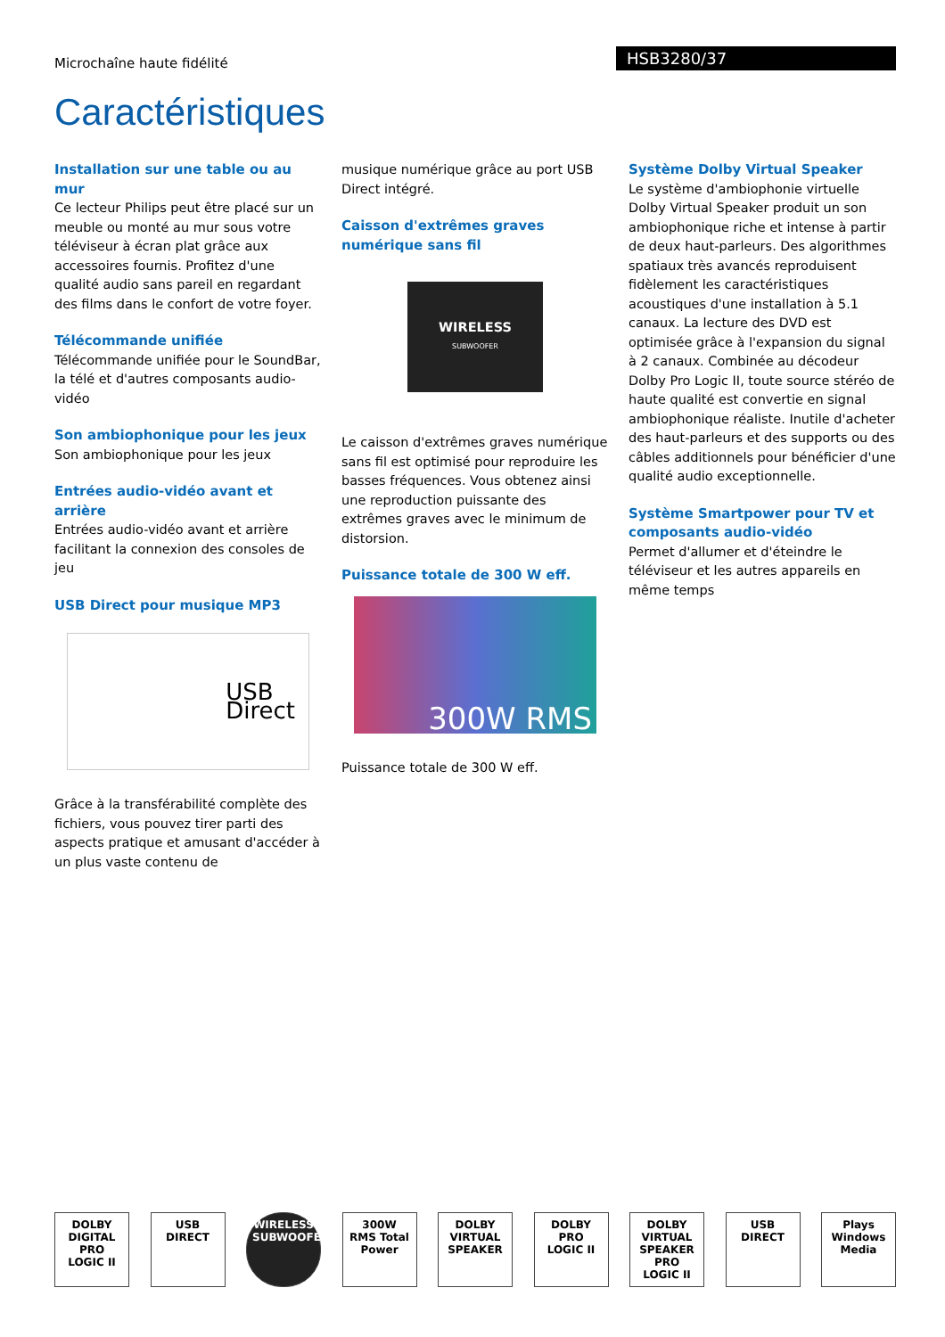Microchaîne haute fidélité
HSB3280/37
Caractéristiques
Installation sur une table ou au mur
Ce lecteur Philips peut être placé sur un meuble ou monté au mur sous votre téléviseur à écran plat grâce aux accessoires fournis. Profitez d'une qualité audio sans pareil en regardant des films dans le confort de votre foyer.
Télécommande unifiée
Télécommande unifiée pour le SoundBar, la télé et d'autres composants audio-vidéo
Son ambiophonique pour les jeux
Son ambiophonique pour les jeux
Entrées audio-vidéo avant et arrière
Entrées audio-vidéo avant et arrière facilitant la connexion des consoles de jeu
USB Direct pour musique MP3
USB
Direct
Grâce à la transférabilité complète des fichiers, vous pouvez tirer parti des aspects pratique et amusant d'accéder à un plus vaste contenu de
musique numérique grâce au port USB Direct intégré.
Caisson d'extrêmes graves numérique sans fil
WIRELESS
SUBWOOFER
Le caisson d'extrêmes graves numérique sans fil est optimisé pour reproduire les basses fréquences. Vous obtenez ainsi une reproduction puissante des extrêmes graves avec le minimum de distorsion.
Puissance totale de 300 W eff.
300W RMS
Puissance totale de 300 W eff.
Système Dolby Virtual Speaker
Le système d'ambiophonie virtuelle Dolby Virtual Speaker produit un son ambiophonique riche et intense à partir de deux haut-parleurs. Des algorithmes spatiaux très avancés reproduisent fidèlement les caractéristiques acoustiques d'une installation à 5.1 canaux. La lecture des DVD est optimisée grâce à l'expansion du signal à 2 canaux. Combinée au décodeur Dolby Pro Logic II, toute source stéréo de haute qualité est convertie en signal ambiophonique réaliste. Inutile d'acheter des haut-parleurs et des supports ou des câbles additionnels pour bénéficier d'une qualité audio exceptionnelle.
Système Smartpower pour TV et composants audio-vidéo
Permet d'allumer et d'éteindre le téléviseur et les autres appareils en même temps
DOLBY DIGITAL PRO LOGIC II
USB DIRECT
WIRELESS SUBWOOFER
300W RMS Total Power
DOLBY VIRTUAL SPEAKER
DOLBY PRO LOGIC II
DOLBY VIRTUAL SPEAKER PRO LOGIC II
USB DIRECT
Plays Windows Media